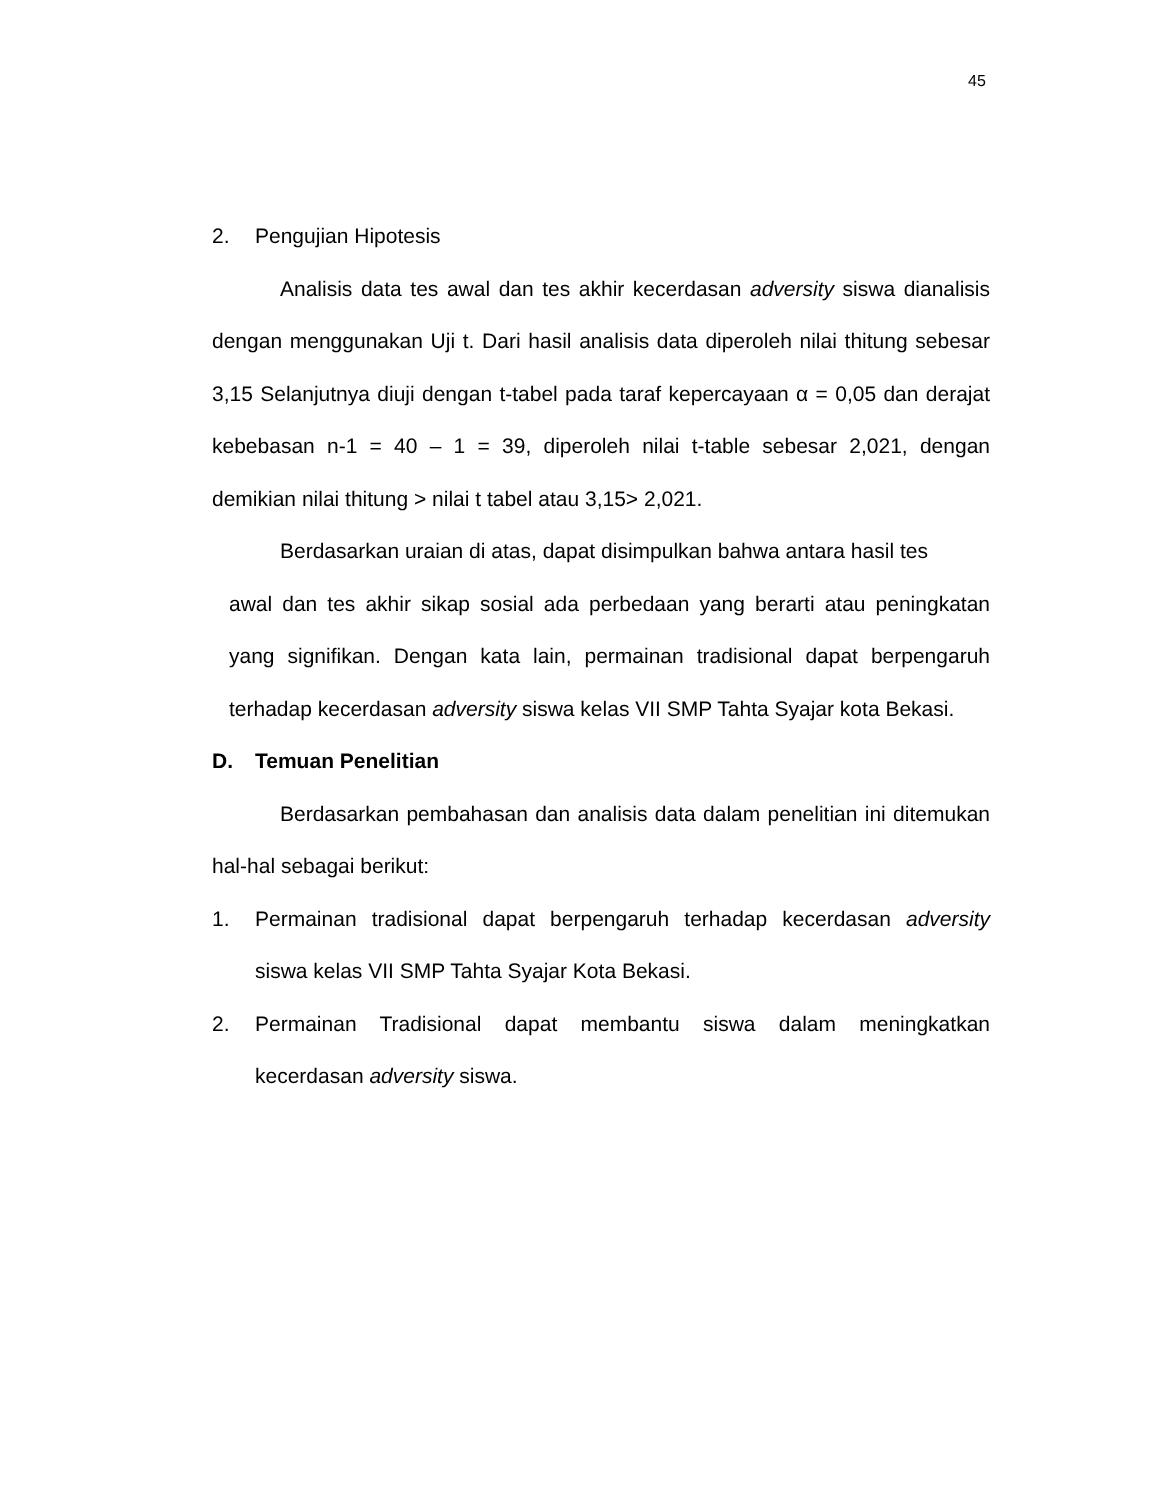45
2. Pengujian Hipotesis
Analisis data tes awal dan tes akhir kecerdasan adversity siswa dianalisis dengan menggunakan Uji t. Dari hasil analisis data diperoleh nilai thitung sebesar 3,15 Selanjutnya diuji dengan t-tabel pada taraf kepercayaan α = 0,05 dan derajat kebebasan n-1 = 40 – 1 = 39, diperoleh nilai t-table sebesar 2,021, dengan demikian nilai thitung > nilai t tabel atau 3,15> 2,021.
Berdasarkan uraian di atas, dapat disimpulkan bahwa antara hasil tes
awal dan tes akhir sikap sosial ada perbedaan yang berarti atau peningkatan yang signifikan. Dengan kata lain, permainan tradisional dapat berpengaruh terhadap kecerdasan adversity siswa kelas VII SMP Tahta Syajar kota Bekasi.
D. Temuan Penelitian
Berdasarkan pembahasan dan analisis data dalam penelitian ini ditemukan hal-hal sebagai berikut:
1. Permainan tradisional dapat berpengaruh terhadap kecerdasan adversity siswa kelas VII SMP Tahta Syajar Kota Bekasi.
2. Permainan Tradisional dapat membantu siswa dalam meningkatkan kecerdasan adversity siswa.